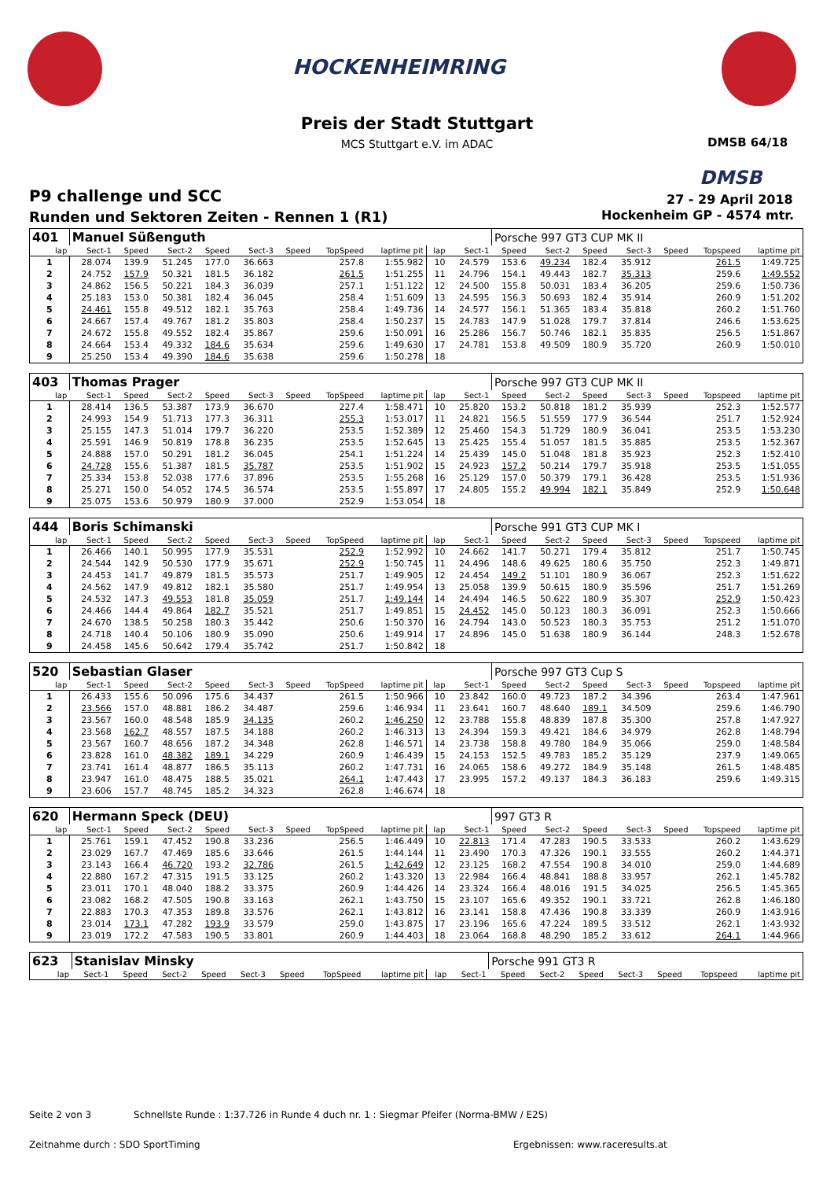HOCKENHEIMRING
Preis der Stadt Stuttgart
MCS Stuttgart e.V. im ADAC DMSB 64/18
DMSB
P9 challenge und SCC
Runden und Sektoren Zeiten - Rennen 1 (R1)
27 - 29 April 2018
Hockenheim GP - 4574 mtr.
| 401 | Manuel Süßenguth | | | | | | | | | | Porsche 997 GT3 CUP MK II | | | | | | |
| lap | Sect-1 | Speed | Sect-2 | Speed | Sect-3 | Speed | TopSpeed | laptime pit | lap | Sect-1 | Speed | Sect-2 | Speed | Sect-3 | Speed | Topspeed | laptime pit |
| 1 | 28.074 | 139.9 | 51.245 | 177.0 | 36.663 | | 257.8 | 1:55.982 | 10 | 24.579 | 153.6 | 49.234 | 182.4 | 35.912 | | 261.5 | 1:49.725 |
| 2 | 24.752 | 157.9 | 50.321 | 181.5 | 36.182 | | 261.5 | 1:51.255 | 11 | 24.796 | 154.1 | 49.443 | 182.7 | 35.313 | | 259.6 | 1:49.552 |
| 3 | 24.862 | 156.5 | 50.221 | 184.3 | 36.039 | | 257.1 | 1:51.122 | 12 | 24.500 | 155.8 | 50.031 | 183.4 | 36.205 | | 259.6 | 1:50.736 |
| 4 | 25.183 | 153.0 | 50.381 | 182.4 | 36.045 | | 258.4 | 1:51.609 | 13 | 24.595 | 156.3 | 50.693 | 182.4 | 35.914 | | 260.9 | 1:51.202 |
| 5 | 24.461 | 155.8 | 49.512 | 182.1 | 35.763 | | 258.4 | 1:49.736 | 14 | 24.577 | 156.1 | 51.365 | 183.4 | 35.818 | | 260.2 | 1:51.760 |
| 6 | 24.667 | 157.4 | 49.767 | 181.2 | 35.803 | | 258.4 | 1:50.237 | 15 | 24.783 | 147.9 | 51.028 | 179.7 | 37.814 | | 246.6 | 1:53.625 |
| 7 | 24.672 | 155.8 | 49.552 | 182.4 | 35.867 | | 259.6 | 1:50.091 | 16 | 25.286 | 156.7 | 50.746 | 182.1 | 35.835 | | 256.5 | 1:51.867 |
| 8 | 24.664 | 153.4 | 49.332 | 184.6 | 35.634 | | 259.6 | 1:49.630 | 17 | 24.781 | 153.8 | 49.509 | 180.9 | 35.720 | | 260.9 | 1:50.010 |
| 9 | 25.250 | 153.4 | 49.390 | 184.6 | 35.638 | | 259.6 | 1:50.278 | 18 | | | | | | | | |
| 403 | Thomas Prager | | | | | | | | | | Porsche 997 GT3 CUP MK II | | | | | | |
| lap | Sect-1 | Speed | Sect-2 | Speed | Sect-3 | Speed | TopSpeed | laptime pit | lap | Sect-1 | Speed | Sect-2 | Speed | Sect-3 | Speed | Topspeed | laptime pit |
| 1 | 28.414 | 136.5 | 53.387 | 173.9 | 36.670 | | 227.4 | 1:58.471 | 10 | 25.820 | 153.2 | 50.818 | 181.2 | 35.939 | | 252.3 | 1:52.577 |
| 2 | 24.993 | 154.9 | 51.713 | 177.3 | 36.311 | | 255.3 | 1:53.017 | 11 | 24.821 | 156.5 | 51.559 | 177.9 | 36.544 | | 251.7 | 1:52.924 |
| 3 | 25.155 | 147.3 | 51.014 | 179.7 | 36.220 | | 253.5 | 1:52.389 | 12 | 25.460 | 154.3 | 51.729 | 180.9 | 36.041 | | 253.5 | 1:53.230 |
| 4 | 25.591 | 146.9 | 50.819 | 178.8 | 36.235 | | 253.5 | 1:52.645 | 13 | 25.425 | 155.4 | 51.057 | 181.5 | 35.885 | | 253.5 | 1:52.367 |
| 5 | 24.888 | 157.0 | 50.291 | 181.2 | 36.045 | | 254.1 | 1:51.224 | 14 | 25.439 | 145.0 | 51.048 | 181.8 | 35.923 | | 252.3 | 1:52.410 |
| 6 | 24.728 | 155.6 | 51.387 | 181.5 | 35.787 | | 253.5 | 1:51.902 | 15 | 24.923 | 157.2 | 50.214 | 179.7 | 35.918 | | 253.5 | 1:51.055 |
| 7 | 25.334 | 153.8 | 52.038 | 177.6 | 37.896 | | 253.5 | 1:55.268 | 16 | 25.129 | 157.0 | 50.379 | 179.1 | 36.428 | | 253.5 | 1:51.936 |
| 8 | 25.271 | 150.0 | 54.052 | 174.5 | 36.574 | | 253.5 | 1:55.897 | 17 | 24.805 | 155.2 | 49.994 | 182.1 | 35.849 | | 252.9 | 1:50.648 |
| 9 | 25.075 | 153.6 | 50.979 | 180.9 | 37.000 | | 252.9 | 1:53.054 | 18 | | | | | | | | |
| 444 | Boris Schimanski | | | | | | | | | | Porsche 991 GT3 CUP MK I | | | | | | |
| lap | Sect-1 | Speed | Sect-2 | Speed | Sect-3 | Speed | TopSpeed | laptime pit | lap | Sect-1 | Speed | Sect-2 | Speed | Sect-3 | Speed | Topspeed | laptime pit |
| 1 | 26.466 | 140.1 | 50.995 | 177.9 | 35.531 | | 252.9 | 1:52.992 | 10 | 24.662 | 141.7 | 50.271 | 179.4 | 35.812 | | 251.7 | 1:50.745 |
| 2 | 24.544 | 142.9 | 50.530 | 177.9 | 35.671 | | 252.9 | 1:50.745 | 11 | 24.496 | 148.6 | 49.625 | 180.6 | 35.750 | | 252.3 | 1:49.871 |
| 3 | 24.453 | 141.7 | 49.879 | 181.5 | 35.573 | | 251.7 | 1:49.905 | 12 | 24.454 | 149.2 | 51.101 | 180.9 | 36.067 | | 252.3 | 1:51.622 |
| 4 | 24.562 | 147.9 | 49.812 | 182.1 | 35.580 | | 251.7 | 1:49.954 | 13 | 25.058 | 139.9 | 50.615 | 180.9 | 35.596 | | 251.7 | 1:51.269 |
| 5 | 24.532 | 147.3 | 49.553 | 181.8 | 35.059 | | 251.7 | 1:49.144 | 14 | 24.494 | 146.5 | 50.622 | 180.9 | 35.307 | | 252.9 | 1:50.423 |
| 6 | 24.466 | 144.4 | 49.864 | 182.7 | 35.521 | | 251.7 | 1:49.851 | 15 | 24.452 | 145.0 | 50.123 | 180.3 | 36.091 | | 252.3 | 1:50.666 |
| 7 | 24.670 | 138.5 | 50.258 | 180.3 | 35.442 | | 250.6 | 1:50.370 | 16 | 24.794 | 143.0 | 50.523 | 180.3 | 35.753 | | 251.2 | 1:51.070 |
| 8 | 24.718 | 140.4 | 50.106 | 180.9 | 35.090 | | 250.6 | 1:49.914 | 17 | 24.896 | 145.0 | 51.638 | 180.9 | 36.144 | | 248.3 | 1:52.678 |
| 9 | 24.458 | 145.6 | 50.642 | 179.4 | 35.742 | | 251.7 | 1:50.842 | 18 | | | | | | | | |
| 520 | Sebastian Glaser | | | | | | | | | | Porsche 997 GT3 Cup S | | | | | | |
| lap | Sect-1 | Speed | Sect-2 | Speed | Sect-3 | Speed | TopSpeed | laptime pit | lap | Sect-1 | Speed | Sect-2 | Speed | Sect-3 | Speed | Topspeed | laptime pit |
| 1 | 26.433 | 155.6 | 50.096 | 175.6 | 34.437 | | 261.5 | 1:50.966 | 10 | 23.842 | 160.0 | 49.723 | 187.2 | 34.396 | | 263.4 | 1:47.961 |
| 2 | 23.566 | 157.0 | 48.881 | 186.2 | 34.487 | | 259.6 | 1:46.934 | 11 | 23.641 | 160.7 | 48.640 | 189.1 | 34.509 | | 259.6 | 1:46.790 |
| 3 | 23.567 | 160.0 | 48.548 | 185.9 | 34.135 | | 260.2 | 1:46.250 | 12 | 23.788 | 155.8 | 48.839 | 187.8 | 35.300 | | 257.8 | 1:47.927 |
| 4 | 23.568 | 162.7 | 48.557 | 187.5 | 34.188 | | 260.2 | 1:46.313 | 13 | 24.394 | 159.3 | 49.421 | 184.6 | 34.979 | | 262.8 | 1:48.794 |
| 5 | 23.567 | 160.7 | 48.656 | 187.2 | 34.348 | | 262.8 | 1:46.571 | 14 | 23.738 | 158.8 | 49.780 | 184.9 | 35.066 | | 259.0 | 1:48.584 |
| 6 | 23.828 | 161.0 | 48.382 | 189.1 | 34.229 | | 260.9 | 1:46.439 | 15 | 24.153 | 152.5 | 49.783 | 185.2 | 35.129 | | 237.9 | 1:49.065 |
| 7 | 23.741 | 161.4 | 48.877 | 186.5 | 35.113 | | 260.2 | 1:47.731 | 16 | 24.065 | 158.6 | 49.272 | 184.9 | 35.148 | | 261.5 | 1:48.485 |
| 8 | 23.947 | 161.0 | 48.475 | 188.5 | 35.021 | | 264.1 | 1:47.443 | 17 | 23.995 | 157.2 | 49.137 | 184.3 | 36.183 | | 259.6 | 1:49.315 |
| 9 | 23.606 | 157.7 | 48.745 | 185.2 | 34.323 | | 262.8 | 1:46.674 | 18 | | | | | | | | |
| 620 | Hermann Speck (DEU) | | | | | | | | | | 997 GT3 R | | | | | | |
| lap | Sect-1 | Speed | Sect-2 | Speed | Sect-3 | Speed | TopSpeed | laptime pit | lap | Sect-1 | Speed | Sect-2 | Speed | Sect-3 | Speed | Topspeed | laptime pit |
| 1 | 25.761 | 159.1 | 47.452 | 190.8 | 33.236 | | 256.5 | 1:46.449 | 10 | 22.813 | 171.4 | 47.283 | 190.5 | 33.533 | | 260.2 | 1:43.629 |
| 2 | 23.029 | 167.7 | 47.469 | 185.6 | 33.646 | | 261.5 | 1:44.144 | 11 | 23.490 | 170.3 | 47.326 | 190.1 | 33.555 | | 260.2 | 1:44.371 |
| 3 | 23.143 | 166.4 | 46.720 | 193.2 | 32.786 | | 261.5 | 1:42.649 | 12 | 23.125 | 168.2 | 47.554 | 190.8 | 34.010 | | 259.0 | 1:44.689 |
| 4 | 22.880 | 167.2 | 47.315 | 191.5 | 33.125 | | 260.2 | 1:43.320 | 13 | 22.984 | 166.4 | 48.841 | 188.8 | 33.957 | | 262.1 | 1:45.782 |
| 5 | 23.011 | 170.1 | 48.040 | 188.2 | 33.375 | | 260.9 | 1:44.426 | 14 | 23.324 | 166.4 | 48.016 | 191.5 | 34.025 | | 256.5 | 1:45.365 |
| 6 | 23.082 | 168.2 | 47.505 | 190.8 | 33.163 | | 262.1 | 1:43.750 | 15 | 23.107 | 165.6 | 49.352 | 190.1 | 33.721 | | 262.8 | 1:46.180 |
| 7 | 22.883 | 170.3 | 47.353 | 189.8 | 33.576 | | 262.1 | 1:43.812 | 16 | 23.141 | 158.8 | 47.436 | 190.8 | 33.339 | | 260.9 | 1:43.916 |
| 8 | 23.014 | 173.1 | 47.282 | 193.9 | 33.579 | | 259.0 | 1:43.875 | 17 | 23.196 | 165.6 | 47.224 | 189.5 | 33.512 | | 262.1 | 1:43.932 |
| 9 | 23.019 | 172.2 | 47.583 | 190.5 | 33.801 | | 260.9 | 1:44.403 | 18 | 23.064 | 168.8 | 48.290 | 185.2 | 33.612 | | 264.1 | 1:44.966 |
| 623 | Stanislav Minsky | | | | | | | | | | Porsche 991 GT3 R | | | | | | |
| lap | Sect-1 | Speed | Sect-2 | Speed | Sect-3 | Speed | TopSpeed | laptime pit | lap | Sect-1 | Speed | Sect-2 | Speed | Sect-3 | Speed | Topspeed | laptime pit |
Seite 2 von 3
Schnellste Runde : 1:37.726 in Runde 4 duch nr. 1 : Siegmar Pfeifer (Norma-BMW / E2S)
Zeitnahme durch : SDO SportTiming
Ergebnissen: www.raceresults.at